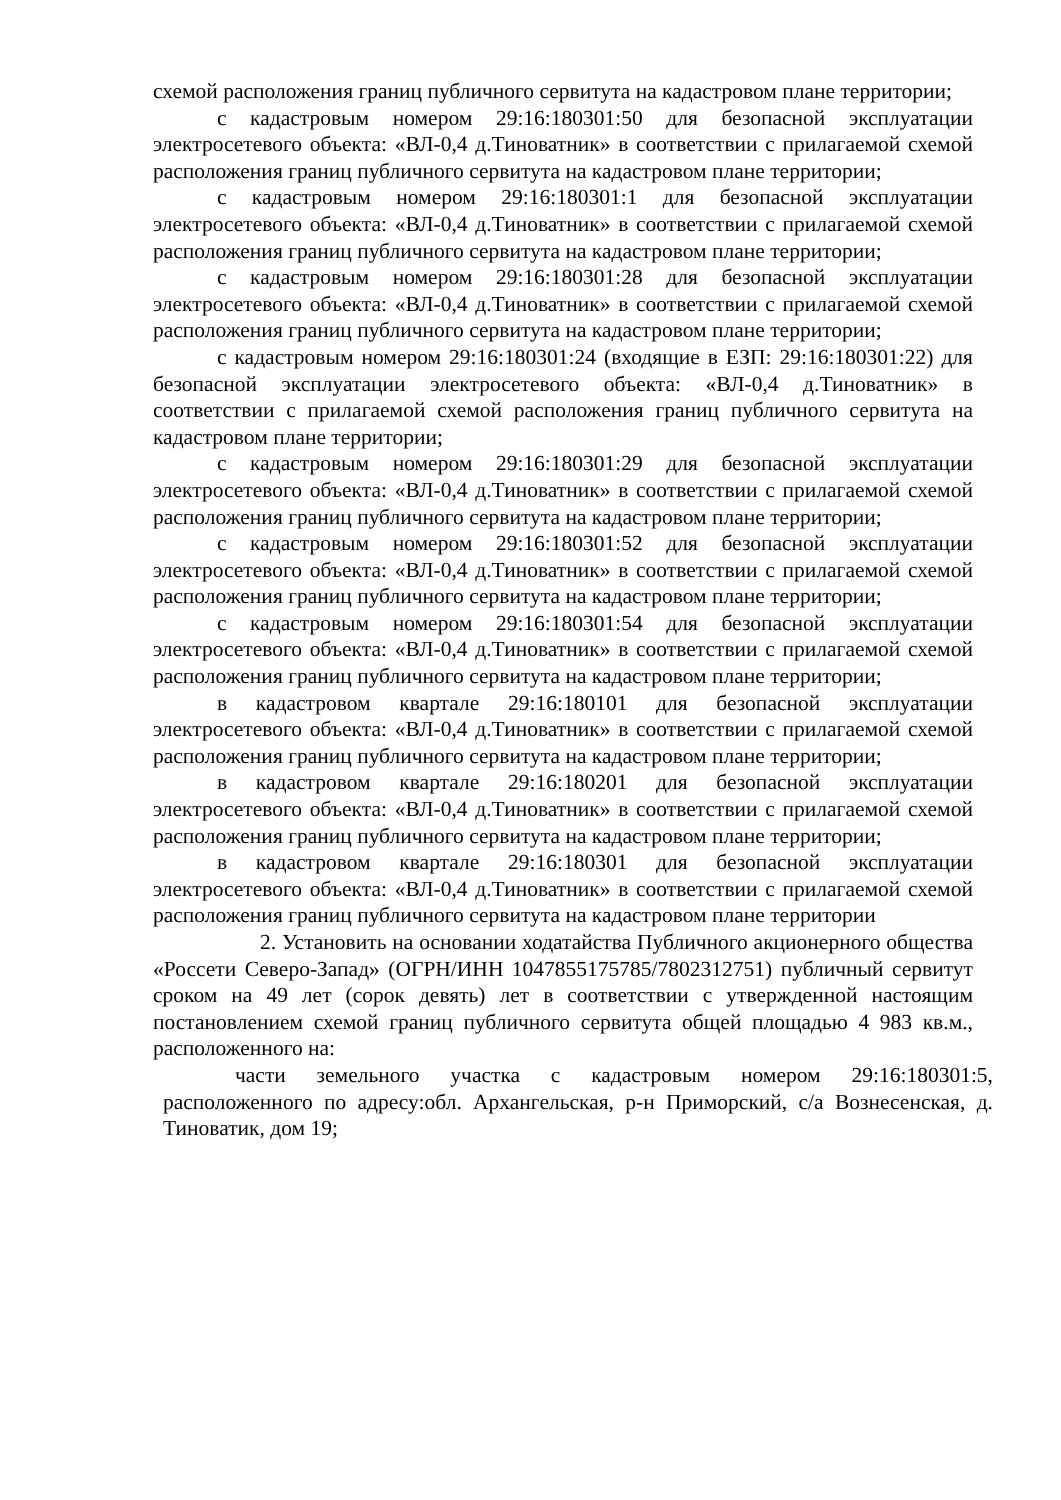схемой расположения границ публичного сервитута на кадастровом плане территории;
с кадастровым номером 29:16:180301:50 для безопасной эксплуатации электросетевого объекта: «ВЛ-0,4 д.Тиноватник» в соответствии с прилагаемой схемой расположения границ публичного сервитута на кадастровом плане территории;
с кадастровым номером 29:16:180301:1 для безопасной эксплуатации электросетевого объекта: «ВЛ-0,4 д.Тиноватник» в соответствии с прилагаемой схемой расположения границ публичного сервитута на кадастровом плане территории;
с кадастровым номером 29:16:180301:28 для безопасной эксплуатации электросетевого объекта: «ВЛ-0,4 д.Тиноватник» в соответствии с прилагаемой схемой расположения границ публичного сервитута на кадастровом плане территории;
с кадастровым номером 29:16:180301:24 (входящие в ЕЗП: 29:16:180301:22) для безопасной эксплуатации электросетевого объекта: «ВЛ-0,4 д.Тиноватник» в соответствии с прилагаемой схемой расположения границ публичного сервитута на кадастровом плане территории;
с кадастровым номером 29:16:180301:29 для безопасной эксплуатации электросетевого объекта: «ВЛ-0,4 д.Тиноватник» в соответствии с прилагаемой схемой расположения границ публичного сервитута на кадастровом плане территории;
с кадастровым номером 29:16:180301:52 для безопасной эксплуатации электросетевого объекта: «ВЛ-0,4 д.Тиноватник» в соответствии с прилагаемой схемой расположения границ публичного сервитута на кадастровом плане территории;
с кадастровым номером 29:16:180301:54 для безопасной эксплуатации электросетевого объекта: «ВЛ-0,4 д.Тиноватник» в соответствии с прилагаемой схемой расположения границ публичного сервитута на кадастровом плане территории;
в кадастровом квартале 29:16:180101 для безопасной эксплуатации электросетевого объекта: «ВЛ-0,4 д.Тиноватник» в соответствии с прилагаемой схемой расположения границ публичного сервитута на кадастровом плане территории;
в кадастровом квартале 29:16:180201 для безопасной эксплуатации электросетевого объекта: «ВЛ-0,4 д.Тиноватник» в соответствии с прилагаемой схемой расположения границ публичного сервитута на кадастровом плане территории;
в кадастровом квартале 29:16:180301 для безопасной эксплуатации электросетевого объекта: «ВЛ-0,4 д.Тиноватник» в соответствии с прилагаемой схемой расположения границ публичного сервитута на кадастровом плане территории
2. Установить на основании ходатайства Публичного акционерного общества «Россети Северо-Запад» (ОГРН/ИНН 1047855175785/7802312751) публичный сервитут сроком на 49 лет (сорок девять) лет в соответствии с утвержденной настоящим постановлением схемой границ публичного сервитута общей площадью 4 983 кв.м., расположенного на:
части земельного участка с кадастровым номером 29:16:180301:5, расположенного по адресу:обл. Архангельская, р-н Приморский, с/а Вознесенская, д. Тиноватик, дом 19;